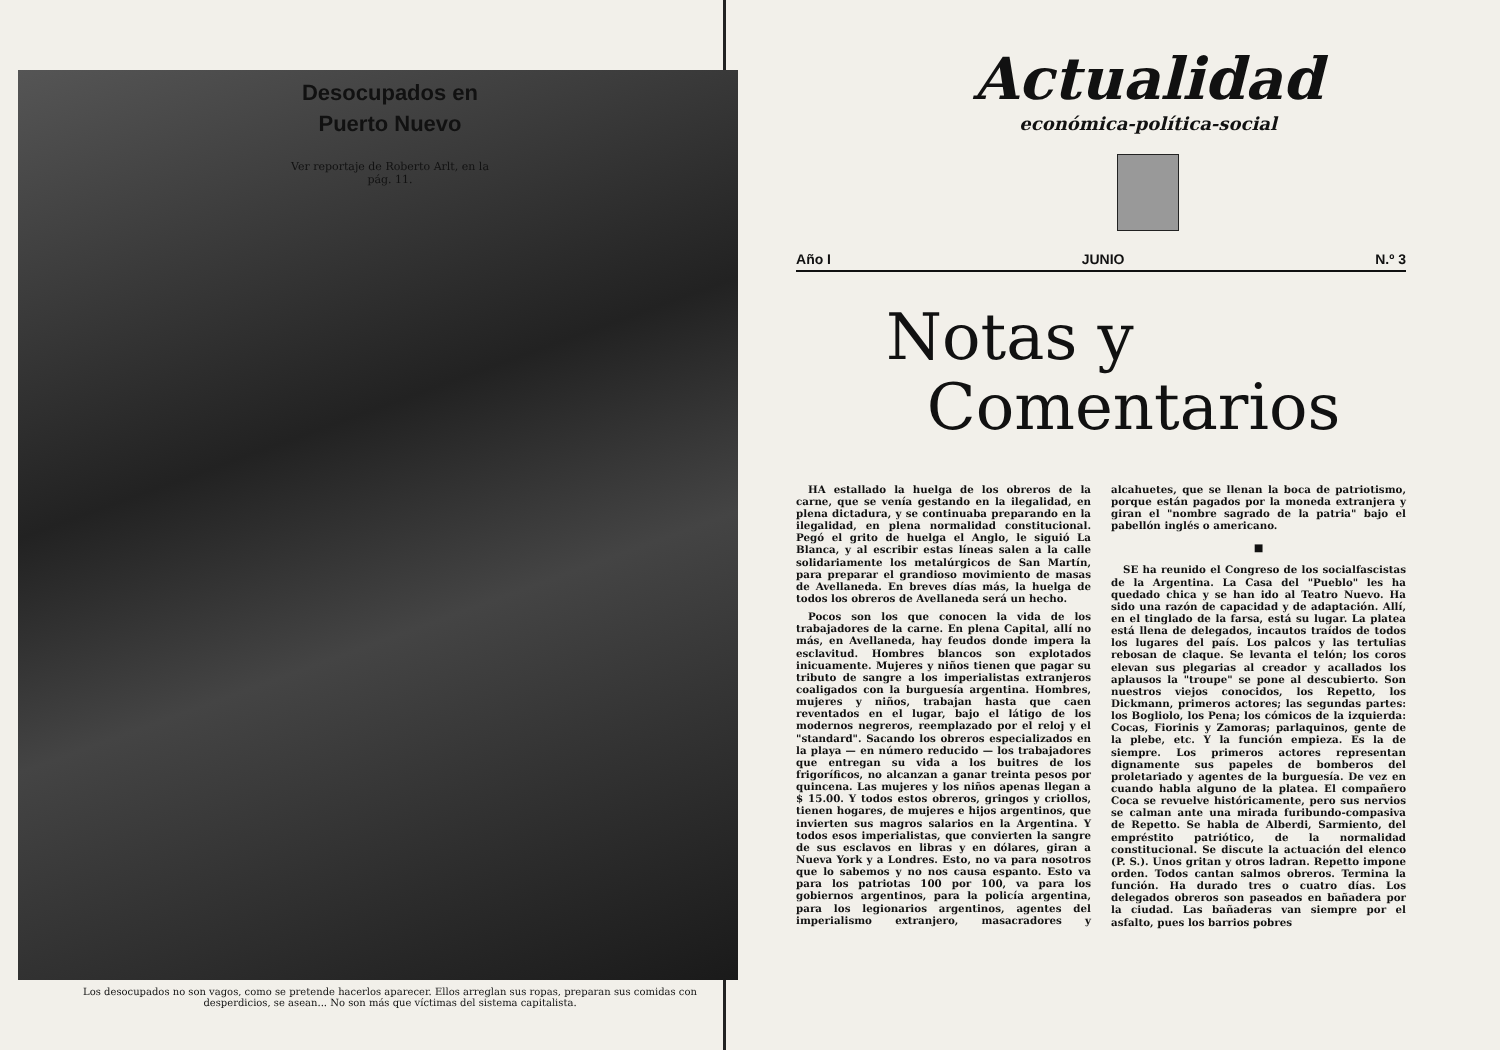Desocupados en Puerto Nuevo
Ver reportaje de Roberto Arlt, en la pág. 11.
Los desocupados no son vagos, como se pretende hacerlos aparecer. Ellos arreglan sus ropas, preparan sus comidas con desperdicios, se asean... No son más que víctimas del sistema capitalista.
Actualidad
económica-política-social
Año I JUNIO N.º 3
Notas y
Comentarios
HA estallado la huelga de los obreros de la carne, que se venía gestando en la ilegalidad, en plena dictadura, y se continuaba preparando en la ilegalidad, en plena normalidad constitucional. Pegó el grito de huelga el Anglo, le siguió La Blanca, y al escribir estas líneas salen a la calle solidariamente los metalúrgicos de San Martín, para preparar el grandioso movimiento de masas de Avellaneda. En breves días más, la huelga de todos los obreros de Avellaneda será un hecho.
Pocos son los que conocen la vida de los trabajadores de la carne. En plena Capital, allí no más, en Avellaneda, hay feudos donde impera la esclavitud. Hombres blancos son explotados inicuamente. Mujeres y niños tienen que pagar su tributo de sangre a los imperialistas extranjeros coaligados con la burguesía argentina. Hombres, mujeres y niños, trabajan hasta que caen reventados en el lugar, bajo el látigo de los modernos negreros, reemplazado por el reloj y el "standard". Sacando los obreros especializados en la playa — en número reducido — los trabajadores que entregan su vida a los buitres de los frigoríficos, no alcanzan a ganar treinta pesos por quincena. Las mujeres y los niños apenas llegan a $ 15.00. Y todos estos obreros, gringos y criollos, tienen hogares, de mujeres e hijos argentinos, que invierten sus magros salarios en la Argentina. Y todos esos imperialistas, que convierten la sangre de sus esclavos en libras y en dólares, giran a Nueva York y a Londres. Esto, no va para nosotros que lo sabemos y no nos causa espanto. Esto va para los patriotas 100 por 100, va para los gobiernos argentinos, para la policía argentina, para los legionarios argentinos, agentes del imperialismo extranjero, masacradores y alcahuetes, que se llenan la boca de patriotismo, porque están pagados por la moneda extranjera y giran el "nombre sagrado de la patria" bajo el pabellón inglés o americano.
■
SE ha reunido el Congreso de los socialfascistas de la Argentina. La Casa del "Pueblo" les ha quedado chica y se han ido al Teatro Nuevo. Ha sido una razón de capacidad y de adaptación. Allí, en el tinglado de la farsa, está su lugar. La platea está llena de delegados, incautos traídos de todos los lugares del país. Los palcos y las tertulias rebosan de claque. Se levanta el telón; los coros elevan sus plegarias al creador y acallados los aplausos la "troupe" se pone al descubierto. Son nuestros viejos conocidos, los Repetto, los Dickmann, primeros actores; las segundas partes: los Bogliolo, los Pena; los cómicos de la izquierda: Cocas, Fiorinis y Zamoras; parlaquinos, gente de la plebe, etc. Y la función empieza. Es la de siempre. Los primeros actores representan dignamente sus papeles de bomberos del proletariado y agentes de la burguesía. De vez en cuando habla alguno de la platea. El compañero Coca se revuelve históricamente, pero sus nervios se calman ante una mirada furibundo-compasiva de Repetto. Se habla de Alberdi, Sarmiento, del empréstito patriótico, de la normalidad constitucional. Se discute la actuación del elenco (P. S.). Unos gritan y otros ladran. Repetto impone orden. Todos cantan salmos obreros. Termina la función. Ha durado tres o cuatro días. Los delegados obreros son paseados en bañadera por la ciudad. Las bañaderas van siempre por el asfalto, pues los barrios pobres